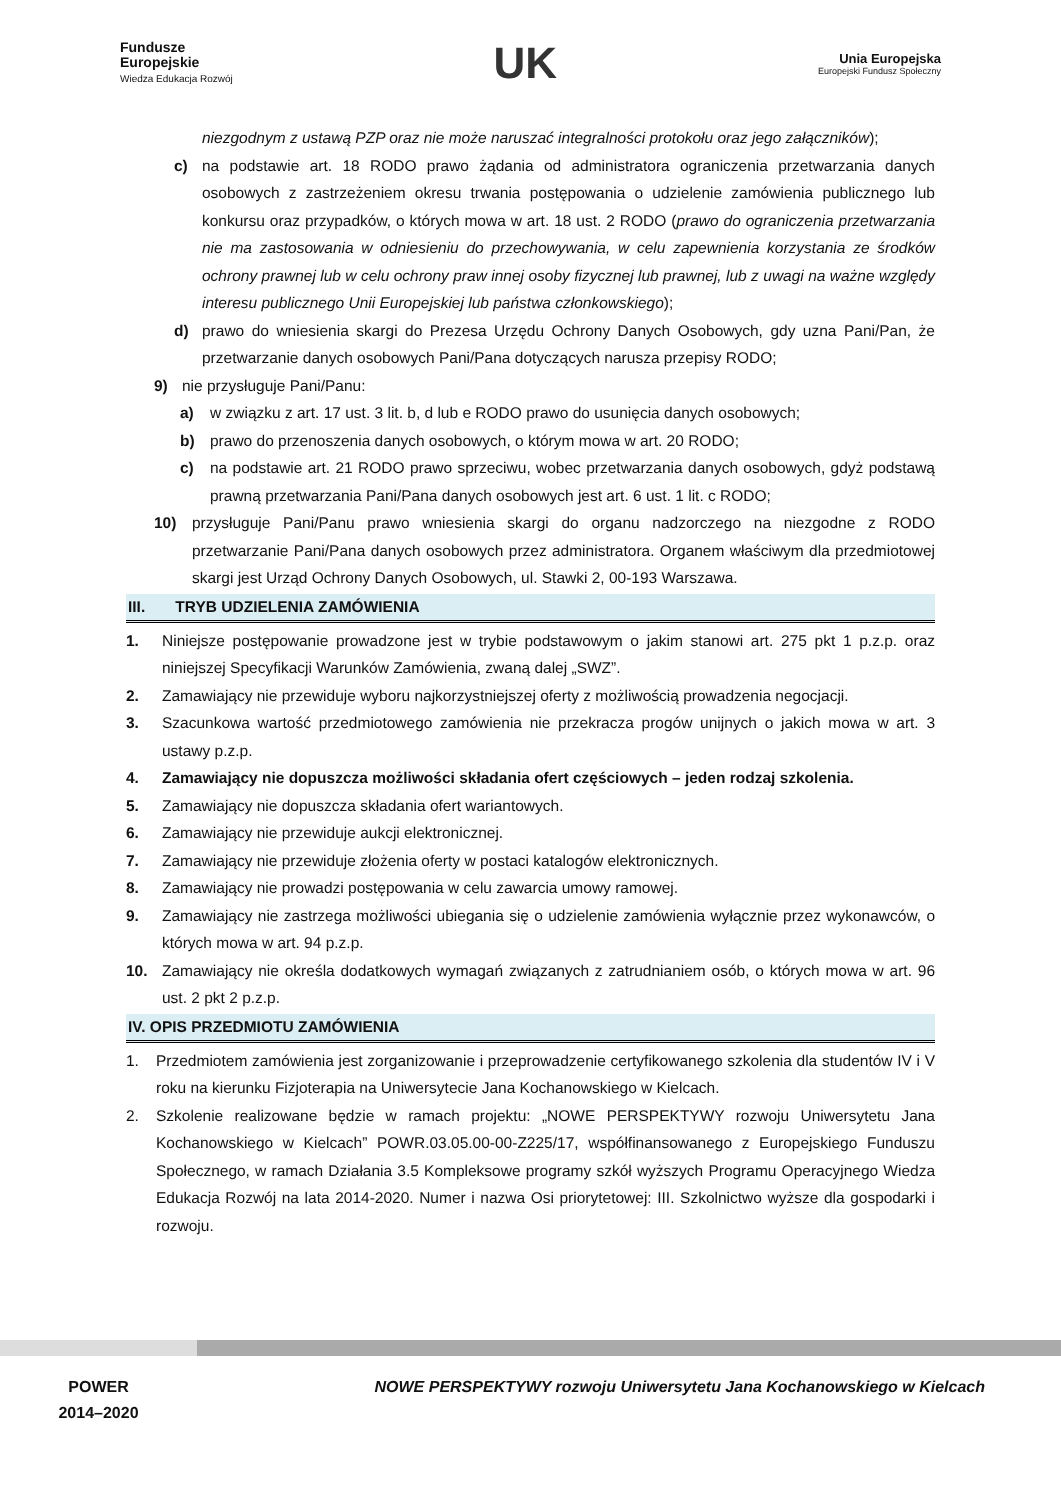Fundusze
Europejskie
Wiedza Edukacja Rozwój
UK
Unia Europejska
Europejski Fundusz Społeczny
niezgodnym z ustawą PZP oraz nie może naruszać integralności protokołu oraz jego załączników);
c) na podstawie art. 18 RODO prawo żądania od administratora ograniczenia przetwarzania danych osobowych z zastrzeżeniem okresu trwania postępowania o udzielenie zamówienia publicznego lub konkursu oraz przypadków, o których mowa w art. 18 ust. 2 RODO (prawo do ograniczenia przetwarzania nie ma zastosowania w odniesieniu do przechowywania, w celu zapewnienia korzystania ze środków ochrony prawnej lub w celu ochrony praw innej osoby fizycznej lub prawnej, lub z uwagi na ważne względy interesu publicznego Unii Europejskiej lub państwa członkowskiego);
d) prawo do wniesienia skargi do Prezesa Urzędu Ochrony Danych Osobowych, gdy uzna Pani/Pan, że przetwarzanie danych osobowych Pani/Pana dotyczących narusza przepisy RODO;
9) nie przysługuje Pani/Panu:
a) w związku z art. 17 ust. 3 lit. b, d lub e RODO prawo do usunięcia danych osobowych;
b) prawo do przenoszenia danych osobowych, o którym mowa w art. 20 RODO;
c) na podstawie art. 21 RODO prawo sprzeciwu, wobec przetwarzania danych osobowych, gdyż podstawą prawną przetwarzania Pani/Pana danych osobowych jest art. 6 ust. 1 lit. c RODO;
10) przysługuje Pani/Panu prawo wniesienia skargi do organu nadzorczego na niezgodne z RODO przetwarzanie Pani/Pana danych osobowych przez administratora. Organem właściwym dla przedmiotowej skargi jest Urząd Ochrony Danych Osobowych, ul. Stawki 2, 00-193 Warszawa.
III. TRYB UDZIELENIA ZAMÓWIENIA
1. Niniejsze postępowanie prowadzone jest w trybie podstawowym o jakim stanowi art. 275 pkt 1 p.z.p. oraz niniejszej Specyfikacji Warunków Zamówienia, zwaną dalej „SWZ”.
2. Zamawiający nie przewiduje wyboru najkorzystniejszej oferty z możliwością prowadzenia negocjacji.
3. Szacunkowa wartość przedmiotowego zamówienia nie przekracza progów unijnych o jakich mowa w art. 3 ustawy p.z.p.
4. Zamawiający nie dopuszcza możliwości składania ofert częściowych – jeden rodzaj szkolenia.
5. Zamawiający nie dopuszcza składania ofert wariantowych.
6. Zamawiający nie przewiduje aukcji elektronicznej.
7. Zamawiający nie przewiduje złożenia oferty w postaci katalogów elektronicznych.
8. Zamawiający nie prowadzi postępowania w celu zawarcia umowy ramowej.
9. Zamawiający nie zastrzega możliwości ubiegania się o udzielenie zamówienia wyłącznie przez wykonawców, o których mowa w art. 94 p.z.p.
10. Zamawiający nie określa dodatkowych wymagań związanych z zatrudnianiem osób, o których mowa w art. 96 ust. 2 pkt 2 p.z.p.
IV. OPIS PRZEDMIOTU ZAMÓWIENIA
1. Przedmiotem zamówienia jest zorganizowanie i przeprowadzenie certyfikowanego szkolenia dla studentów IV i V roku na kierunku Fizjoterapia na Uniwersytecie Jana Kochanowskiego w Kielcach.
2. Szkolenie realizowane będzie w ramach projektu: „NOWE PERSPEKTYWY rozwoju Uniwersytetu Jana Kochanowskiego w Kielcach” POWR.03.05.00-00-Z225/17, współfinansowanego z Europejskiego Funduszu Społecznego, w ramach Działania 3.5 Kompleksowe programy szkół wyższych Programu Operacyjnego Wiedza Edukacja Rozwój na lata 2014-2020. Numer i nazwa Osi priorytetowej: III. Szkolnictwo wyższe dla gospodarki i rozwoju.
POWER
2014–2020
NOWE PERSPEKTYWY rozwoju Uniwersytetu Jana Kochanowskiego w Kielcach